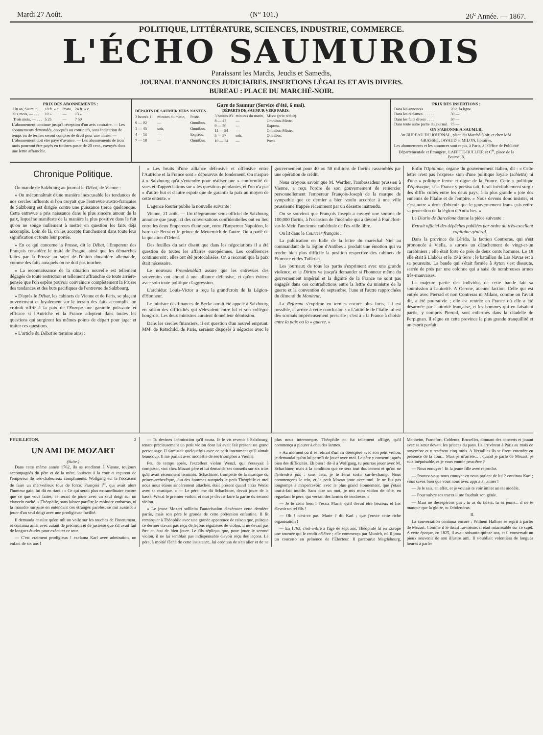Mardi 27 Août. (N° 101.) 26<sup>e</sup> Année. — 1867.
POLITIQUE, LITTÉRATURE, SCIENCES, INDUSTRIE, COMMERCE.
L'ÉCHO SAUMUROIS
Paraissant les Mardis, Jeudis et Samedis,
JOURNAL D'ANNONCES JUDICIAIRES, INSERTIONS LÉGALES ET AVIS DIVERS.
BUREAU : PLACE DU MARCHÉ-NOIR.
PRIX DES ABONNEMENTS :
| Un an, Saumur. . . | 18 fr. » c. | Poste, | 24 fr. » c. |
| Six mois, — . . . | 10 » | — | 13 » |
| Trois mois, — . . . | 5 25 | — | 7 50 |
L'abonnement continue jusqu'à réception d'un avis contraire. — Les abonnements demandés, acceptés ou continués, sans indication de temps ou de termes seront comptés de droit pour une année. — L'abonnement doit être payé d'avance. — Les abonnements de trois mois pourront être payés en timbres-poste de 20 cent., envoyés dans une lettre affranchie.
Gare de Saumur (Service d'été, 6 mai).
| DÉPARTS DE SAUMUR VERS NANTES. | | |
| --- | --- | --- |
| 3 heures 11 | minutes du matin, | Poste. |
| 9 — 02 | — | Omnibus. |
| 1 — 45 | soir, | Omnibus. |
| 4 — 13 | — | Express. |
| 7 — 18 | — | Omnibus. |
| DÉPARTS DE SAUMUR VERS PARIS. | | |
| --- | --- | --- |
| 3 heures 03 | minutes du matin, | Mixte (prix réduit). |
| 8 — 47 | — | Omnibus-Mixte. |
| 9 — 50 | — | Express. |
| 11 — 54 | — | Omnibus-Mixte. |
| 5 — 57 | soir, | Omnibus. |
| 10 — 34 | — | Poste. |
PRIX DES INSERTIONS :
| Dans les annonces . . . . . . | 20 c. la ligne. |
| Dans les réclames . . . . . . | 30 — |
| Dans les faits divers . . . . | 50 — |
| Dans toute autre partie du journal. | 75 — |
ON S'ABONNE A SAUMUR,
Au BUREAU DU JOURNAL, place du Marché-Noir, et chez MM. GRASSET, JAVAUD et MILON, libraires.
Les abonnements et les annonces sont reçus, à Paris, à l'Office de Publicité Départementale et Étrangère, LAFFITE-BULLIER et C<sup>ie</sup>, place de la Bourse, 8.
Chronique Politique.
On mande de Salzbourg au journal le Débat, de Vienne :
« On méconnaîtrait d'une manière inexcusable les tendances de nos cercles influents si l'on croyait que l'entrevue austro-française de Salzbourg est dirigée contre une puissance tierce quelconque. Cette entrevue a pris naissance dans le plus sincère amour de la paix, lequel se manifeste de la manière la plus positive dans le fait qu'on ne songe nullement à mettre en question les faits déjà accomplis. Loin de là, on les accepte franchement dans toute leur signification et toute leur portée.
» En ce qui concerne la Prusse, dit le Débat, l'Empereur des Français considère le traité de Prague, ainsi que les démarches faites par la Prusse au sujet de l'union douanière allemande, comme des faits auxquels on ne doit pas toucher.
» La reconnaissance de la situation nouvelle est tellement dégagée de toute restriction et tellement affranchie de toute arrière-pensée que l'on espère pouvoir convaincre complètement la Prusse des tendances et des buts pacifiques de l'entrevue de Salzbourg.
» D'après le Débat, les cabinets de Vienne et de Paris, se plaçant ouvertement et loyalement sur le terrain des faits accomplis, on croirait offrir à la paix de l'Europe une garantie puissante et efficace si l'Autriche et la France adoptent dans toutes les questions qui surgiront les mêmes points de départ pour juger et traiter ces questions.
» L'article du Débat se termine ainsi :
« Les bruits d'une alliance défensive et offensive entre l'Autriche et la France sont » dépourvus de fondement. On n'aspire à » Salzbourg qu'à s'entendre pour réaliser une » conformité de vues et d'appréciations sur » les questions pendantes, et l'on n'a pas » d'autre but et d'autre espoir que de garantir la paix au moyen de cette entente. »
L'agence Reuter publie la nouvelle suivante :
Vienne, 21 août. — Un télégramme semi-officiel de Salzbourg annonce que jusqu'ici des conversations confidentielles ont eu lieu entre les deux Empereurs d'une part, entre l'Empereur Napoléon, le baron de Beust et le prince de Metternich de l'autre. On a parlé de la question d'Orient.
Des feuilles du soir disent que dans les négociations il a été question de toutes les affaires européennes. Les conférences continueront : elles ont été protocolisées. On a reconnu que la paix était nécessaire.
Le nouveau Fremdenblatt assure que les entrevues des souverains ont abouti à une alliance défensive, et qu'on évitera avec soin toute politique d'aggression.
L'archiduc Louis-Victor a reçu la grand'croix de la Légion-d'Honneur.
Le ministre des finances de Becke aurait été appelé à Salzbourg en raison des difficultés qui s'élevaient entre lui et son collègue hongrois. Les deux ministres auraient donné leur démission.
Dans les cercles financiers, il est question d'un nouvel emprunt. MM. de Rotschild, de Paris, seraient disposés à négocier avec le gouvernement pour 40 ou 50 millions de florins rassemblés par une opération de crédit.
Nous croyons savoir que M. Werther, l'ambassadeur prussien à Vienne, a reçu l'ordre de son gouvernement de remercier personnellement l'empereur François-Joseph de la marque de sympathie que ce dernier a bien voulu accorder à une ville prussienne frappée récemment par un désastre inattendu.
On se souvient que François Joseph a envoyé une somme de 100,000 florins, à l'occasion de l'incendie qui a dévoré à Francfort-sur-le-Mein l'ancienne cathédrale de l'ex-ville libre.
On lit dans le Courrier français :
La publication en Italie de la lettre du maréchal Niel au commandant de la légion d'Antibes a produit une émotion qui va rendre bien plus difficile la position respective des cabinets de Florence et des Tuileries.
Les journaux de tous les partis s'expriment avec une grande violence, et le Diritto va jusqu'à demander si l'honneur même du gouvernement impérial et la dignité de la France ne sont pas engagés dans ces contradictions entre la lettre du ministre de la guerre et la convention de septembre, l'une et l'autre rapprochées du démenti du Moniteur.
La Reforma s'exprime en termes encore plus forts, s'il est possible, et arrive à cette conclusion : « L'attitude de l'Italie lui est dé» sormais impérieusement prescrite ; c'est à » la France à choisir entre la paix ou la » guerre. »
Enfin l'Opinione, organe du gouvernement italien, dit : « Cette lettre n'est pas l'expres» sion d'une politique loyale (schietta) ni d'une » politique ferme et digne de la France. Cette » politique d'équivoque, si la France y persis» tait, ferait inévitablement surgir des diffi» cultés entre les deux pays, à la plus grande » joie des ennemis de l'Italie et de l'empire. » Nous devons donc insister, et c'est notre » droit d'obtenir que le gouvernement fran» çais retire sa protection de la légion d'Anti» bes. »
Le Diario de Barcelone donne la pièce suivante :
Extrait officiel des dépêches publiées par ordre du très-excellent capitaine général.
Dans la province de Lérida, la faction Contreras, qui s'est prononcée à Viella, a surpris un détachement de vingt-et-un carabiniers ; elle était forte de près de deux cents hommes. Le 18 elle était à Llabora et le 19 à Soro ; le bataillon de Las Navas est à sa poursuite. La bande qui s'était formée à Ayton s'est dissoute, serrée de près par une colonne qui a saisi de nombreuses armes très-mauvaises.
La majeure partie des individus de cette bande fait sa soumission à l'autorité. A Gerone, aucune faction. Celle qui est entrée avec Pierrad et non Contreras ni Milans, comme on l'avait dit, a été poursuivie ; elle est rentrée en France où elle a été désarmée par l'autorité française, et les hommes qui en faisaient partie, y compris Pierrad, sont enfermés dans la citadelle de Perpignan. Il règne en cette province la plus grande tranquillité et un esprit parfait.
FEUILLETON. 2
UN AMI DE MOZART
(Suite.)
Dans cette même année 1762, ils se rendirent à Vienne, toujours accompagnés du père et de la mère, jouèrent à la cour et reçurent de l'empereur de très-chaleureux compliments. Wolfgang eut là l'occasion de faire un merveilleux tour de force. François I<sup>er</sup>, qui avait alors l'humeur gaie, lui dit en riant : « Ce qui serait plus extraordinaire encore que ce que vous faites, ce serait de jouer avec un seul doigt sur un clavecin caché. » Théophile, sans laisser paraître le moindre embarras, ni la moindre surprise en entendant ces étranges paroles, se mit aussitôt à jouer d'un seul doigt avec une prodigieuse facilité.
Il demanda ensuite qu'on mît un voile sur les touches de l'instrument, et continua ainsi avec autant de précision et de justesse que s'il avait fait de longues études pour exécuter ce tour.
— C'est vraiment prodigieux ! exclama Karl avec admiration, un enfant de six ans !
— Tu devines l'admiration qu'il causa. Je le vis revenir à Salzbourg, tenant précieusement un petit violon dont lui avait fait présent un grand personnage. Il s'amusait quelquefois avec ce petit instrument qu'il aimait beaucoup. Il me parlait avec modestie de ses triomphes à Vienne.
Peu de temps après, l'excellent violon Wenzl, qui s'essayait à composer, vint chez Mozart père et lui demanda ses conseils sur six trios qu'il avait récemment terminés. Schachtner, trompette de la musique du prince-archevêque, l'un des hommes auxquels le petit Théophile et moi nous nous étions sincèrement attachés, était présent quand entra Wenzl avec sa musique. « — Le père, me dit Schachtner, devait jouer de la basse, Wenzl le premier violon, et moi je devais faire la partie du second violon.
» Le jeune Mozart sollicita l'autorisation d'exécuter cette dernière partie, mais son père le gronda de cette prétention enfantine. Il fit remarquer à Théophile avec une grande apparence de raison que, puisque ce dernier n'avait pas reçu de leçons régulières de violon, il ne devait pas être en état de bien jouer. Le fils répliqua que, pour jouer le second violon, il ne lui semblait pas indispensable d'avoir reçu des leçons. Le père, à moitié fâché de cette insistance, lui ordonna de s'en aller et de ne plus nous interrompre. Théophile en fut tellement affligé, qu'il commença à pleurer à chaudes larmes.
» Au moment où il se retirait d'un air désespéré avec son petit violon, je demandai qu'on lui permît de jouer avec moi. Le père y consentit après bien des difficultés. Eh bien ! dit-il à Wolfgang, tu pourras jouer avec M. Schachtner, mais à la condition que ce sera tout doucement et qu'on ne t'entendra pas ; sans cela, je te ferai sortir sur-le-champ. Nous commençons le trio, et le petit Mozart joue avec moi. Je ne fus pas longtemps à m'apercevoir, avec le plus grand étonnement, que j'étais tout-à-fait inutile. Sans dire un mot, je mis mon violon de côté, en regardant le père, qui versait des larmes de tendresse. »
— Je le crois bien ! s'écria Marie, qu'il devait être heureux et fier d'avoir un tel fils !
— Oh ! n'est-ce pas, Marie ? dit Karl ; que j'envie cette riche organisation !
— En 1763, c'est-à-dire à l'âge de sept ans, Théophile fit en Europe une tournée qui le rendit célèbre ; elle commença par Munich, où il joua un concerto en présence de l'Electeur. Il parcourut Magdebourg, Manheim, Francfort, Coblentz, Bruxelles, donnant des concerts et jouant avec sa sœur devant les princes du pays. Ils arrivèrent à Paris au mois de novembre et y restèrent cinq mois. A Versailles ils se firent entendre en présence de la cour... Mais je m'arrête... ; quand je parle de Mozart, je suis inépuisable, et je vous ennuie peut-être ?
— Nous ennuyer ! fit la jeune fille avec reproche.
— Pouvez-vous nous ennuyer en nous parlant de lui ? continua Karl ; vous savez bien que vous nous avez appris à l'aimer !
— Je le sais, en effet, et je voulais te voir imiter un tel modèle.
— Pour suivre ses traces il me faudrait son génie.
— Mais ne désespérons pas : tu as du talent, tu es jeune... il ne te manque que la gloire, tu l'obtiendras.
II.
La conversation continua encore ; Wilhem Halfner se reprit à parler de Mozart. Comme il le disait lui-même, il était intarissable sur ce sujet. A cette époque, en 1825, il avait soixante-quinze ans, et il conservait un pieux souvenir de son illustre ami. Il s'oubliait volontiers de longues heures à parler